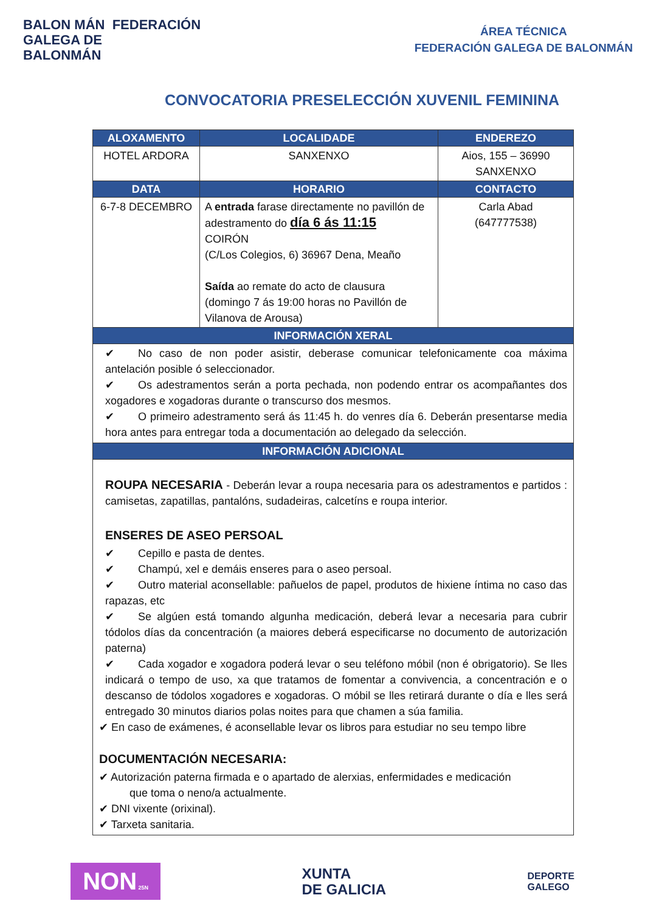BALON MÁN FEDERACIÓN
GALEGA DE
BALONMÁN
ÁREA TÉCNICA
FEDERACIÓN GALEGA DE BALONMÁN
CONVOCATORIA PRESELECCIÓN XUVENIL FEMININA
| ALOXAMENTO | LOCALIDADE | ENDEREZO |
| --- | --- | --- |
| HOTEL ARDORA | SANXENXO | Aios, 155 – 36990 SANXENXO |
| DATA | HORARIO | CONTACTO |
| 6-7-8 DECEMBRO | A entrada farase directamente no pavillón de adestramento do día 6 ás 11:15 COIRÓN (C/Los Colegios, 6) 36967 Dena, Meaño Saída ao remate do acto de clausura (domingo 7 ás 19:00 horas no Pavillón de Vilanova de Arousa) | Carla Abad (647777538) |
| INFORMACIÓN XERAL | | |
| ✔ No caso de non poder asistir, deberase comunicar telefonicamente coa máxima antelación posible ó seleccionador. ✔ Os adestramentos serán a porta pechada, non podendo entrar os acompañantes dos xogadores e xogadoras durante o transcurso dos mesmos. ✔ O primeiro adestramento será ás 11:45 h. do venres día 6. Deberán presentarse media hora antes para entregar toda a documentación ao delegado da selección. | | |
| INFORMACIÓN ADICIONAL | | |
| ROUPA NECESARIA - Deberán levar a roupa necesaria para os adestramentos e partidos : camisetas, zapatillas, pantalóns, sudadeiras, calcetíns e roupa interior. ENSERES DE ASEO PERSOAL ✔ Cepillo e pasta de dentes. ✔ Champú, xel e demáis enseres para o aseo persoal. ✔ Outro material aconsellable: pañuelos de papel, produtos de hixiene íntima no caso das rapazas, etc ✔ Se algúen está tomando algunha medicación, deberá levar a necesaria para cubrir tódolos días da concentración (a maiores deberá especificarse no documento de autorización paterna) ✔ Cada xogador e xogadora poderá levar o seu teléfono móbil (non é obrigatorio). Se lles indicará o tempo de uso, xa que tratamos de fomentar a convivencia, a concentración e o descanso de tódolos xogadores e xogadoras. O móbil se lles retirará durante o día e lles será entregado 30 minutos diarios polas noites para que chamen a súa familia. ✔ En caso de exámenes, é aconsellable levar os libros para estudiar no seu tempo libre DOCUMENTACIÓN NECESARIA: ✔ Autorización paterna firmada e o apartado de alerxias, enfermidades e medicación que toma o neno/a actualmente. ✔ DNI vixente (orixinal). ✔ Tarxeta sanitaria. | | |
NON 25N
XUNTA
DE GALICIA
DEPORTE
GALEGO